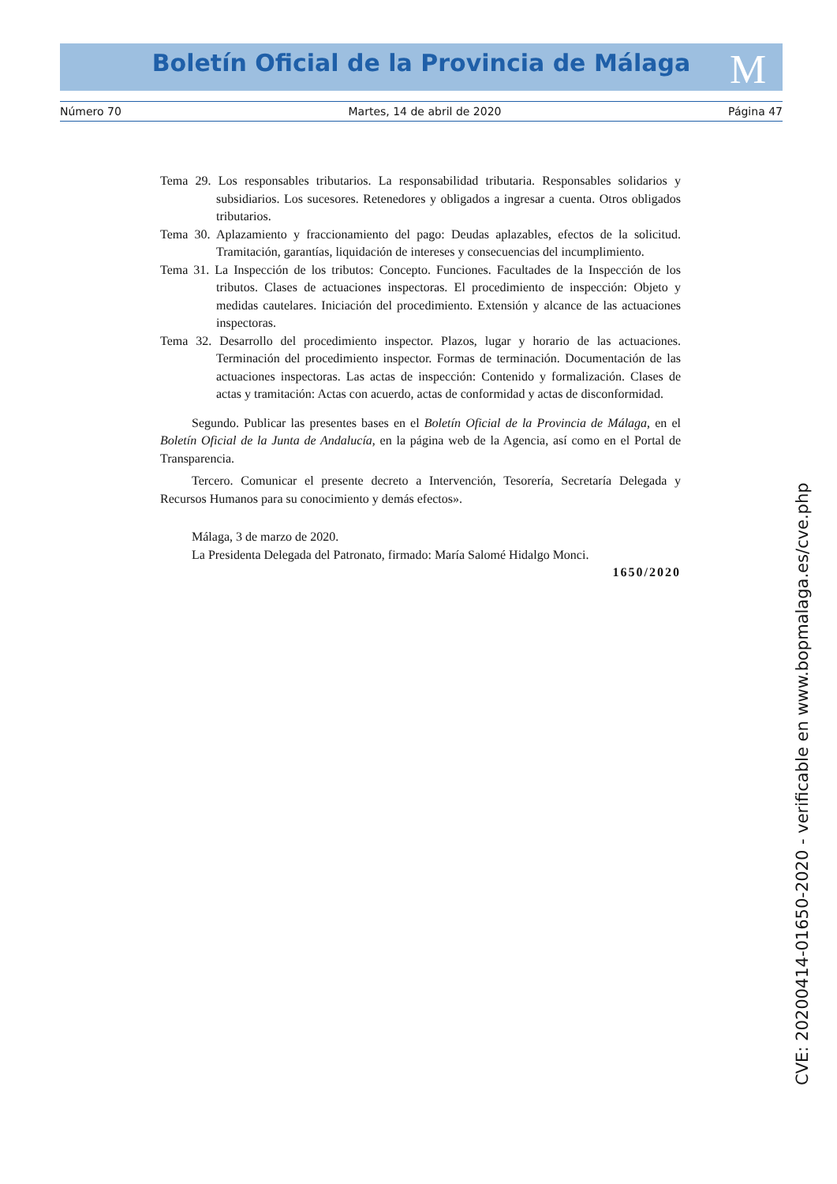Boletín Oficial de la Provincia de Málaga M
Número 70 Martes, 14 de abril de 2020 Página 47
Tema 29. Los responsables tributarios. La responsabilidad tributaria. Responsables solidarios y subsidiarios. Los sucesores. Retenedores y obligados a ingresar a cuenta. Otros obligados tributarios.
Tema 30. Aplazamiento y fraccionamiento del pago: Deudas aplazables, efectos de la solicitud. Tramitación, garantías, liquidación de intereses y consecuencias del incumplimiento.
Tema 31. La Inspección de los tributos: Concepto. Funciones. Facultades de la Inspección de los tributos. Clases de actuaciones inspectoras. El procedimiento de inspección: Objeto y medidas cautelares. Iniciación del procedimiento. Extensión y alcance de las actuaciones inspectoras.
Tema 32. Desarrollo del procedimiento inspector. Plazos, lugar y horario de las actuaciones. Terminación del procedimiento inspector. Formas de terminación. Documentación de las actuaciones inspectoras. Las actas de inspección: Contenido y formalización. Clases de actas y tramitación: Actas con acuerdo, actas de conformidad y actas de disconformidad.
Segundo. Publicar las presentes bases en el Boletín Oficial de la Provincia de Málaga, en el Boletín Oficial de la Junta de Andalucía, en la página web de la Agencia, así como en el Portal de Transparencia.
Tercero. Comunicar el presente decreto a Intervención, Tesorería, Secretaría Delegada y Recursos Humanos para su conocimiento y demás efectos».
Málaga, 3 de marzo de 2020.
La Presidenta Delegada del Patronato, firmado: María Salomé Hidalgo Monci.
1650/2020
CVE: 20200414-01650-2020 - verificable en www.bopmalaga.es/cve.php